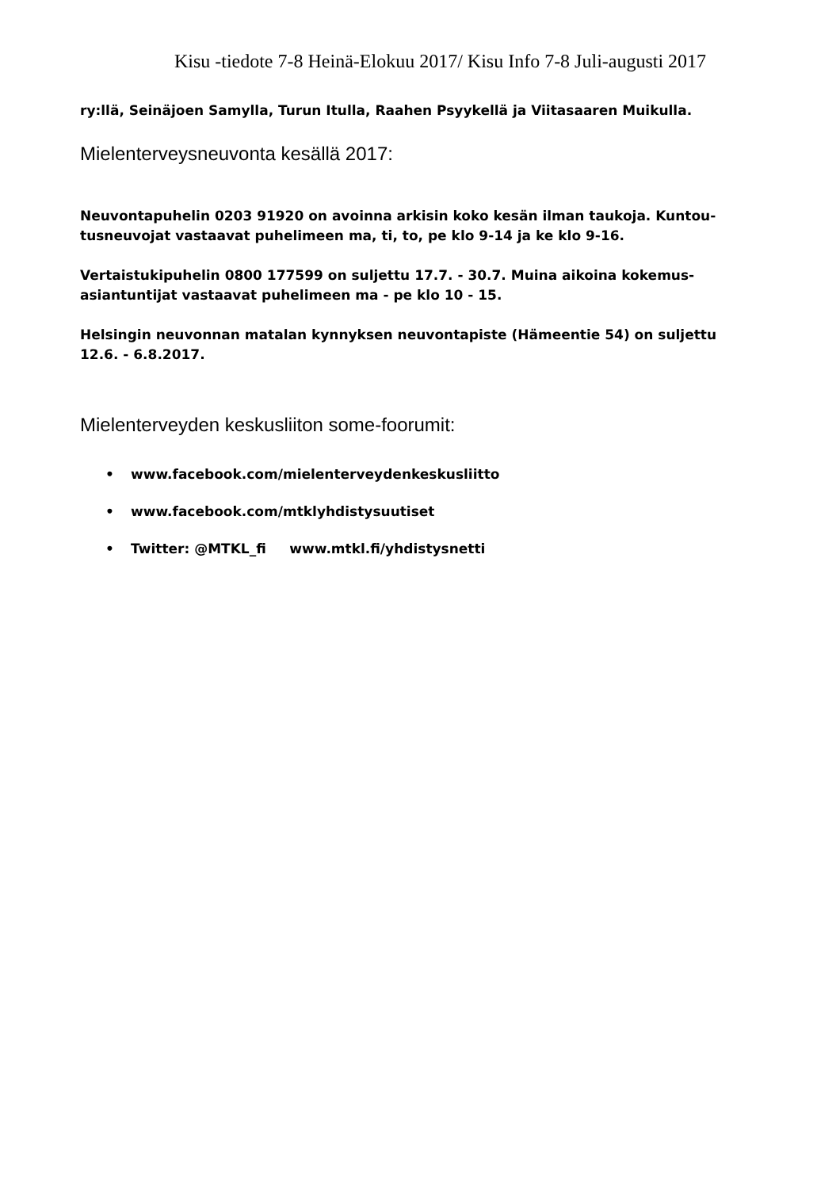Kisu -tiedote 7-8 Heinä-Elokuu 2017/ Kisu Info 7-8 Juli-augusti 2017
ry:llä, Seinäjoen Samylla, Turun Itulla, Raahen Psyykellä ja Viitasaaren Muikulla.
Mielenterveysneuvonta kesällä 2017:
Neuvontapuhelin 0203 91920 on avoinna arkisin koko kesän ilman taukoja. Kuntou-
tusneuvojat vastaavat puhelimeen ma, ti, to, pe klo 9-14 ja ke klo 9-16.
Vertaistukipuhelin 0800 177599 on suljettu 17.7. - 30.7. Muina aikoina kokemus-
asiantuntijat vastaavat puhelimeen ma - pe klo 10 - 15.
Helsingin neuvonnan matalan kynnyksen neuvontapiste (Hämeentie 54) on suljettu
12.6. - 6.8.2017.
Mielenterveyden keskusliiton some-foorumit:
• www.facebook.com/mielenterveydenkeskusliitto
• www.facebook.com/mtklyhdistysuutiset
• Twitter: @MTKL_fi www.mtkl.fi/yhdistysnetti